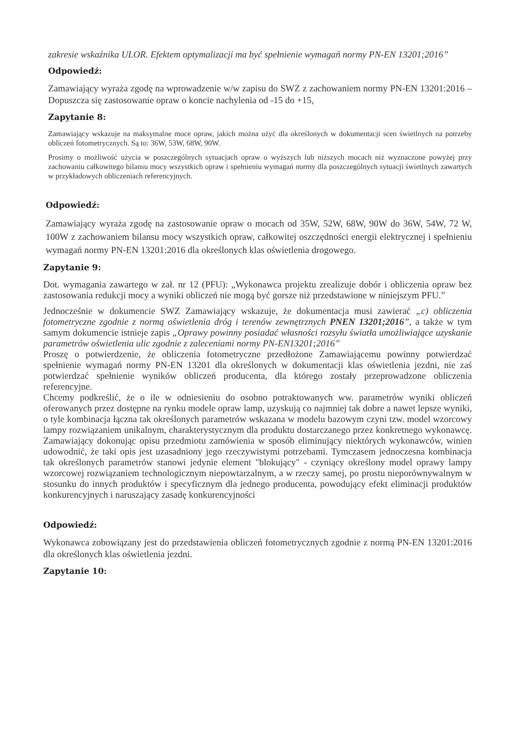zakresie wskaźnika ULOR. Efektem optymalizacji ma być spełnienie wymagań normy PN-EN 13201;2016”
Odpowiedź:
Zamawiający wyraża zgodę na wprowadzenie w/w zapisu do SWZ z zachowaniem normy PN-EN 13201:2016 – Dopuszcza się zastosowanie opraw o koncie nachylenia od -15 do +15,
Zapytanie 8:
Zamawiający wskazuje na maksymalne moce opraw, jakich można użyć dla określonych w dokumentacji scen świetlnych na potrzeby obliczeń fotometrycznych. Są to: 36W, 53W, 68W, 90W.
Prosimy o możliwość użycia w poszczególnych sytuacjach opraw o wyższych lub niższych mocach niż wyznaczone powyżej przy zachowaniu całkowitego bilansu mocy wszystkich opraw i spełnieniu wymagań normy dla poszczególnych sytuacji świetlnych zawartych w przykładowych obliczeniach referencyjnych.
Odpowiedź:
Zamawiający wyraża zgodę na zastosowanie opraw o mocach od 35W, 52W, 68W, 90W do 36W, 54W, 72 W, 100W z zachowaniem bilansu mocy wszystkich opraw, całkowitej oszczędności energii elektrycznej i spełnieniu wymagań normy PN-EN 13201:2016 dla określonych klas oświetlenia drogowego.
Zapytanie 9:
Dot. wymagania zawartego w zał. nr 12 (PFU): „Wykonawca projektu zrealizuje dobór i obliczenia opraw bez zastosowania redukcji mocy a wyniki obliczeń nie mogą być gorsze niż przedstawione w niniejszym PFU.”
Jednocześnie w dokumencie SWZ Zamawiający wskazuje, że dokumentacja musi zawierać „c) obliczenia fotometryczne zgodnie z normą oświetlenia dróg i terenów zewnętrznych PNEN 13201;2016”, a także w tym samym dokumencie istnieje zapis „Oprawy powinny posiadać własności rozsyłu światła umożliwiające uzyskanie parametrów oświetlenia ulic zgodnie z zaleceniami normy PN-EN13201;2016”
Proszę o potwierdzenie, że obliczenia fotometryczne przedłożone Zamawiającemu powinny potwierdzać spełnienie wymagań normy PN-EN 13201 dla określonych w dokumentacji klas oświetlenia jezdni, nie zaś potwierdzać spełnienie wyników obliczeń producenta, dla którego zostały przeprowadzone obliczenia referencyjne.
Chcemy podkreślić, że o ile w odniesieniu do osobno potraktowanych ww. parametrów wyniki obliczeń oferowanych przez dostępne na rynku modele opraw lamp, uzyskują co najmniej tak dobre a nawet lepsze wyniki, o tyle kombinacja łączna tak określonych parametrów wskazana w modelu bazowym czyni tzw. model wzorcowy lampy rozwiązaniem unikalnym, charakterystycznym dla produktu dostarczanego przez konkretnego wykonawcę. Zamawiający dokonując opisu przedmiotu zamówienia w sposób eliminujący niektórych wykonawców, winien udowodnić, że taki opis jest uzasadniony jego rzeczywistymi potrzebami. Tymczasem jednoczesna kombinacja tak określonych parametrów stanowi jedynie element "blokujący" - czyniący określony model oprawy lampy wzorcowej rozwiązaniem technologicznym niepowtarzalnym, a w rzeczy samej, po prostu nieporównywalnym w stosunku do innych produktów i specyficznym dla jednego producenta, powodujący efekt eliminacji produktów konkurencyjnych i naruszający zasadę konkurencyjności
Odpowiedź:
Wykonawca zobowiązany jest do przedstawienia obliczeń fotometrycznych zgodnie z normą PN-EN 13201:2016 dla określonych klas oświetlenia jezdni.
Zapytanie 10: